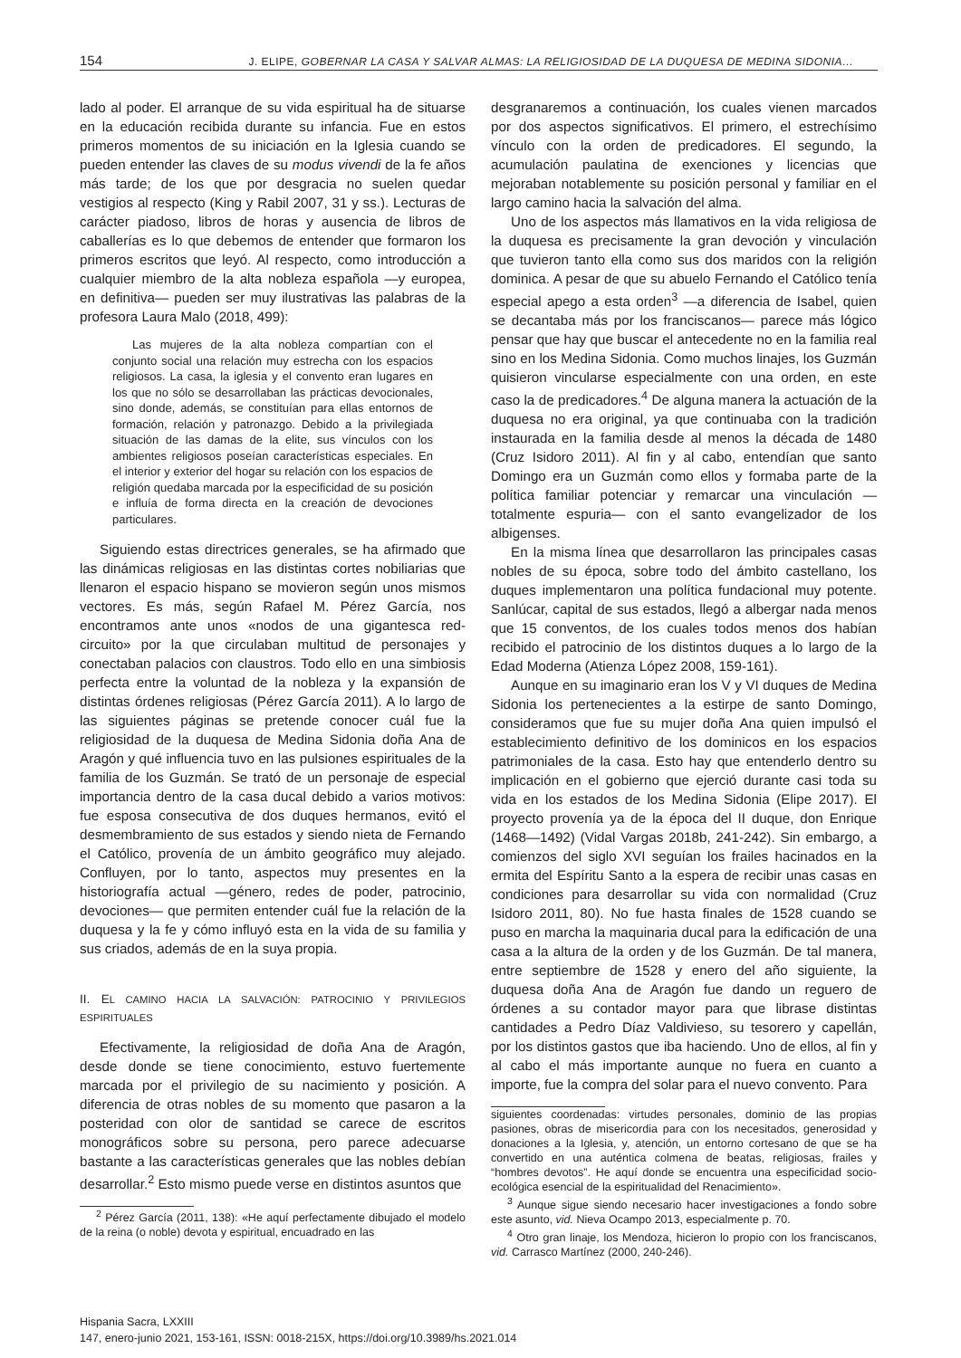154 J. ELIPE, GOBERNAR LA CASA Y SALVAR ALMAS: LA RELIGIOSIDAD DE LA DUQUESA DE MEDINA SIDONIA…
lado al poder. El arranque de su vida espiritual ha de situarse en la educación recibida durante su infancia. Fue en estos primeros momentos de su iniciación en la Iglesia cuando se pueden entender las claves de su modus vivendi de la fe años más tarde; de los que por desgracia no suelen quedar vestigios al respecto (King y Rabil 2007, 31 y ss.). Lecturas de carácter piadoso, libros de horas y ausencia de libros de caballerías es lo que debemos de entender que formaron los primeros escritos que leyó. Al respecto, como introducción a cualquier miembro de la alta nobleza española —y europea, en definitiva— pueden ser muy ilustrativas las palabras de la profesora Laura Malo (2018, 499):
Las mujeres de la alta nobleza compartían con el conjunto social una relación muy estrecha con los espacios religiosos. La casa, la iglesia y el convento eran lugares en los que no sólo se desarrollaban las prácticas devocionales, sino donde, además, se constituían para ellas entornos de formación, relación y patronazgo. Debido a la privilegiada situación de las damas de la elite, sus vínculos con los ambientes religiosos poseían características especiales. En el interior y exterior del hogar su relación con los espacios de religión quedaba marcada por la especificidad de su posición e influía de forma directa en la creación de devociones particulares.
Siguiendo estas directrices generales, se ha afirmado que las dinámicas religiosas en las distintas cortes nobiliarias que llenaron el espacio hispano se movieron según unos mismos vectores. Es más, según Rafael M. Pérez García, nos encontramos ante unos «nodos de una gigantesca red-circuito» por la que circulaban multitud de personajes y conectaban palacios con claustros. Todo ello en una simbiosis perfecta entre la voluntad de la nobleza y la expansión de distintas órdenes religiosas (Pérez García 2011). A lo largo de las siguientes páginas se pretende conocer cuál fue la religiosidad de la duquesa de Medina Sidonia doña Ana de Aragón y qué influencia tuvo en las pulsiones espirituales de la familia de los Guzmán. Se trató de un personaje de especial importancia dentro de la casa ducal debido a varios motivos: fue esposa consecutiva de dos duques hermanos, evitó el desmembramiento de sus estados y siendo nieta de Fernando el Católico, provenía de un ámbito geográfico muy alejado. Confluyen, por lo tanto, aspectos muy presentes en la historiografía actual —género, redes de poder, patrocinio, devociones— que permiten entender cuál fue la relación de la duquesa y la fe y cómo influyó esta en la vida de su familia y sus criados, además de en la suya propia.
II. EL CAMINO HACIA LA SALVACIÓN: PATROCINIO Y PRIVILEGIOS ESPIRITUALES
Efectivamente, la religiosidad de doña Ana de Aragón, desde donde se tiene conocimiento, estuvo fuertemente marcada por el privilegio de su nacimiento y posición. A diferencia de otras nobles de su momento que pasaron a la posteridad con olor de santidad se carece de escritos monográficos sobre su persona, pero parece adecuarse bastante a las características generales que las nobles debían desarrollar.<sup>2</sup> Esto mismo puede verse en distintos asuntos que
<sup>2</sup> Pérez García (2011, 138): «He aquí perfectamente dibujado el modelo de la reina (o noble) devota y espiritual, encuadrado en las
desgranaremos a continuación, los cuales vienen marcados por dos aspectos significativos. El primero, el estrechísimo vínculo con la orden de predicadores. El segundo, la acumulación paulatina de exenciones y licencias que mejoraban notablemente su posición personal y familiar en el largo camino hacia la salvación del alma.
Uno de los aspectos más llamativos en la vida religiosa de la duquesa es precisamente la gran devoción y vinculación que tuvieron tanto ella como sus dos maridos con la religión dominica. A pesar de que su abuelo Fernando el Católico tenía especial apego a esta orden<sup>3</sup> —a diferencia de Isabel, quien se decantaba más por los franciscanos— parece más lógico pensar que hay que buscar el antecedente no en la familia real sino en los Medina Sidonia. Como muchos linajes, los Guzmán quisieron vincularse especialmente con una orden, en este caso la de predicadores.<sup>4</sup> De alguna manera la actuación de la duquesa no era original, ya que continuaba con la tradición instaurada en la familia desde al menos la década de 1480 (Cruz Isidoro 2011). Al fin y al cabo, entendían que santo Domingo era un Guzmán como ellos y formaba parte de la política familiar potenciar y remarcar una vinculación —totalmente espuria— con el santo evangelizador de los albigenses.
En la misma línea que desarrollaron las principales casas nobles de su época, sobre todo del ámbito castellano, los duques implementaron una política fundacional muy potente. Sanlúcar, capital de sus estados, llegó a albergar nada menos que 15 conventos, de los cuales todos menos dos habían recibido el patrocinio de los distintos duques a lo largo de la Edad Moderna (Atienza López 2008, 159-161).
Aunque en su imaginario eran los V y VI duques de Medina Sidonia los pertenecientes a la estirpe de santo Domingo, consideramos que fue su mujer doña Ana quien impulsó el establecimiento definitivo de los dominicos en los espacios patrimoniales de la casa. Esto hay que entenderlo dentro su implicación en el gobierno que ejerció durante casi toda su vida en los estados de los Medina Sidonia (Elipe 2017). El proyecto provenía ya de la época del II duque, don Enrique (1468—1492) (Vidal Vargas 2018b, 241-242). Sin embargo, a comienzos del siglo XVI seguían los frailes hacinados en la ermita del Espíritu Santo a la espera de recibir unas casas en condiciones para desarrollar su vida con normalidad (Cruz Isidoro 2011, 80). No fue hasta finales de 1528 cuando se puso en marcha la maquinaria ducal para la edificación de una casa a la altura de la orden y de los Guzmán. De tal manera, entre septiembre de 1528 y enero del año siguiente, la duquesa doña Ana de Aragón fue dando un reguero de órdenes a su contador mayor para que librase distintas cantidades a Pedro Díaz Valdivieso, su tesorero y capellán, por los distintos gastos que iba haciendo. Uno de ellos, al fin y al cabo el más importante aunque no fuera en cuanto a importe, fue la compra del solar para el nuevo convento. Para
siguientes coordenadas: virtudes personales, dominio de las propias pasiones, obras de misericordia para con los necesitados, generosidad y donaciones a la Iglesia, y, atención, un entorno cortesano de que se ha convertido en una auténtica colmena de beatas, religiosas, frailes y “hombres devotos”. He aquí donde se encuentra una especificidad socio-ecológica esencial de la espiritualidad del Renacimiento».
<sup>3</sup> Aunque sigue siendo necesario hacer investigaciones a fondo sobre este asunto, vid. Nieva Ocampo 2013, especialmente p. 70.
<sup>4</sup> Otro gran linaje, los Mendoza, hicieron lo propio con los franciscanos, vid. Carrasco Martínez (2000, 240-246).
Hispania Sacra, LXXIII
147, enero-junio 2021, 153-161, ISSN: 0018-215X, https://doi.org/10.3989/hs.2021.014